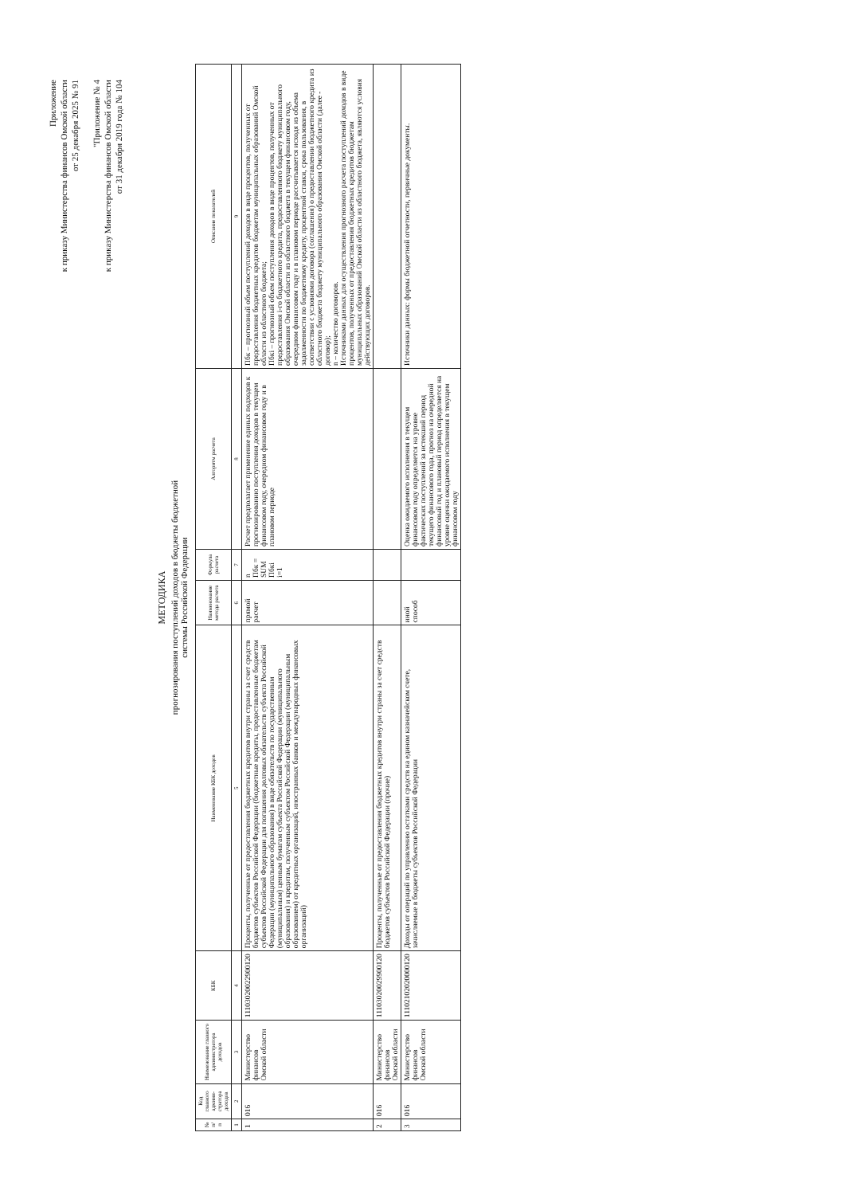Приложение
к приказу Министерства финансов Омской области
от 25 декабря 2025 № 91
"Приложение № 4
к приказу Министерства финансов Омской области
от 31 декабря 2019 года № 104
МЕТОДИКА
прогнозирования поступлений доходов в бюджеты бюджетной
системы Российской Федерации
| № п/п | Код главного админи-стратора доходов | Наименование главного администратора доходов | КБК | Наименование КБК доходов | Наименование метода расчета | Формула расчета | Алгоритм расчета | Описание показателей |
| --- | --- | --- | --- | --- | --- | --- | --- | --- |
| 1 | 2 | 3 | 4 | 5 | 6 | 7 | 8 | 9 |
| 1 | 016 | Министерство финансов Омской области | 11103020022900120 | Проценты, полученные от предоставления бюджетных кредитов внутри страны за счет средств бюджетов субъектов Российской Федерации (бюджетные кредиты, предоставленные бюджетам субъектов Российской Федерации для погашения долговых обязательств субъекта Российской Федерации (муниципального образования) в виде обязательств по государственным (муниципальным) ценным бумагам субъекта Российской Федерации (муниципального образования) и кредитам, полученным субъектом Российской Федерации (муниципальным образованием) от кредитных организаций, иностранных банков и международных финансовых организаций) | прямой расчет | n Пбк = SUM Пбкi i=1 | Расчет предполагает применение единых подходов к прогнозированию поступления доходов в текущем финансовом году, очередном финансовом году и в плановом периоде | Пбк – прогнозный объем поступлений доходов в виде процентов, полученных от предоставления бюджетных кредитов бюджетам муниципальных образований Омской области из областного бюджета; Пбкi – прогнозный объем поступления доходов в виде процентов, полученных от предоставления i-го бюджетного кредита, предоставленного бюджету муниципального образования Омской области из областного бюджета в текущем финансовом году, очередном финансовом году и в плановом периоде рассчитывается исходя из объема задолженности по бюджетному кредиту, процентной ставки, срока пользования, в соответствии с условиями договора (соглашения) о предоставлении бюджетного кредита из областного бюджета бюджету муниципального образования Омской области (далее - договор); n – количество договоров. Источниками данных для осуществления прогнозного расчета поступлений доходов в виде процентов, полученных от предоставления бюджетных кредитов бюджетам муниципальных образований Омской области из областного бюджета, являются условия действующих договоров. |
| 2 | 016 | Министерство финансов Омской области | 11103020029900120 | Проценты, полученные от предоставления бюджетных кредитов внутри страны за счет средств бюджетов субъектов Российской Федерации (прочие) | | | | |
| 3 | 016 | Министерство финансов Омской области | 11102102020000120 | Доходы от операций по управлению остатками средств на едином казначейском счете, зачисляемые в бюджеты субъектов Российской Федерации | иной способ | | Оценка ожидаемого исполнения в текущем финансовом году определяется на уровне фактических поступлений за истекший период текущего финансового года, прогноз на очередной финансовый год и плановый период определяется на уровне оценки ожидаемого исполнения в текущем финансовом году | Источники данных: формы бюджетной отчетности, первичные документы. |